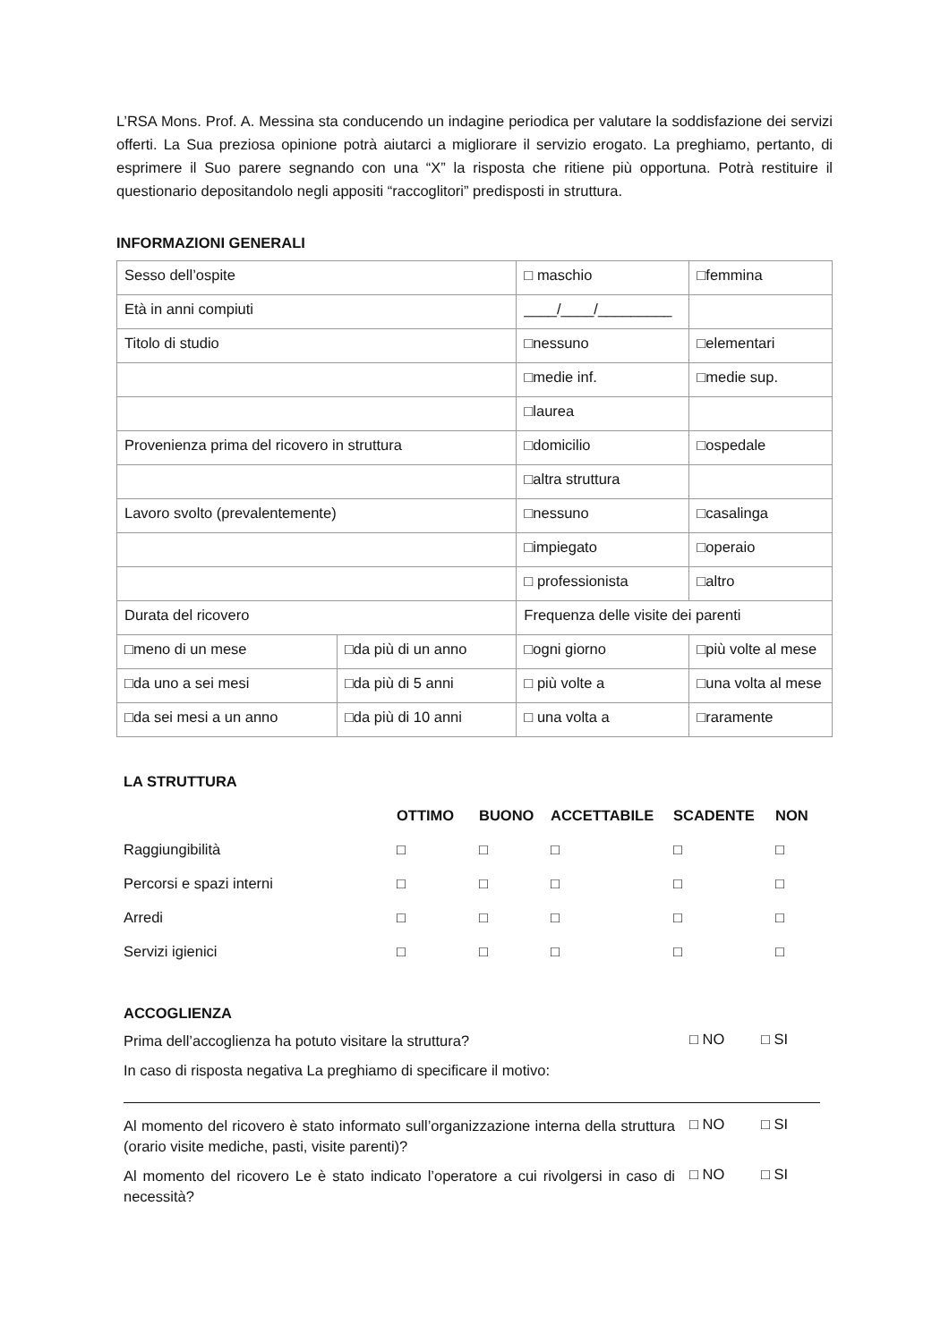L’RSA Mons. Prof. A. Messina sta conducendo un indagine periodica per valutare la soddisfazione dei servizi offerti. La Sua preziosa opinione potrà aiutarci a migliorare il servizio erogato. La preghiamo, pertanto, di esprimere il Suo parere segnando con una “X” la risposta che ritiene più opportuna. Potrà restituire il questionario depositandolo negli appositi “raccoglitori” predisposti in struttura.
INFORMAZIONI GENERALI
| Sesso dell’ospite | | □ maschio | □femmina |
| Età in anni compiuti | | ____/____/_________ | |
| Titolo di studio | | □nessuno | □elementari |
| | | □medie inf. | □medie sup. |
| | | □laurea | |
| Provenienza prima del ricovero in struttura | | □domicilio | □ospedale |
| | | □altra struttura | |
| Lavoro svolto (prevalentemente) | | □nessuno | □casalinga |
| | | □impiegato | □operaio |
| | | □ professionista | □altro |
| Durata del ricovero | | Frequenza delle visite dei parenti | |
| □meno di un mese | □da più di un anno | □ogni giorno | □più volte al mese |
| □da uno a sei mesi | □da più di 5 anni | □ più volte a | □una volta al mese |
| □da sei mesi a un anno | □da più di 10 anni | □ una volta a | □raramente |
LA STRUTTURA
| | OTTIMO | BUONO | ACCETTABILE | SCADENTE | NON |
| --- | --- | --- | --- | --- | --- |
| Raggiungibilità | □ | □ | □ | □ | □ |
| Percorsi e spazi interni | □ | □ | □ | □ | □ |
| Arredi | □ | □ | □ | □ | □ |
| Servizi igienici | □ | □ | □ | □ | □ |
ACCOGLIENZA
Prima dell’accoglienza ha potuto visitare la struttura?
□ NO □ SI
In caso di risposta negativa La preghiamo di specificare il motivo:
Al momento del ricovero è stato informato sull’organizzazione interna della struttura (orario visite mediche, pasti, visite parenti)?
□ NO □ SI
Al momento del ricovero Le è stato indicato l’operatore a cui rivolgersi in caso di necessità?
□ NO □ SI